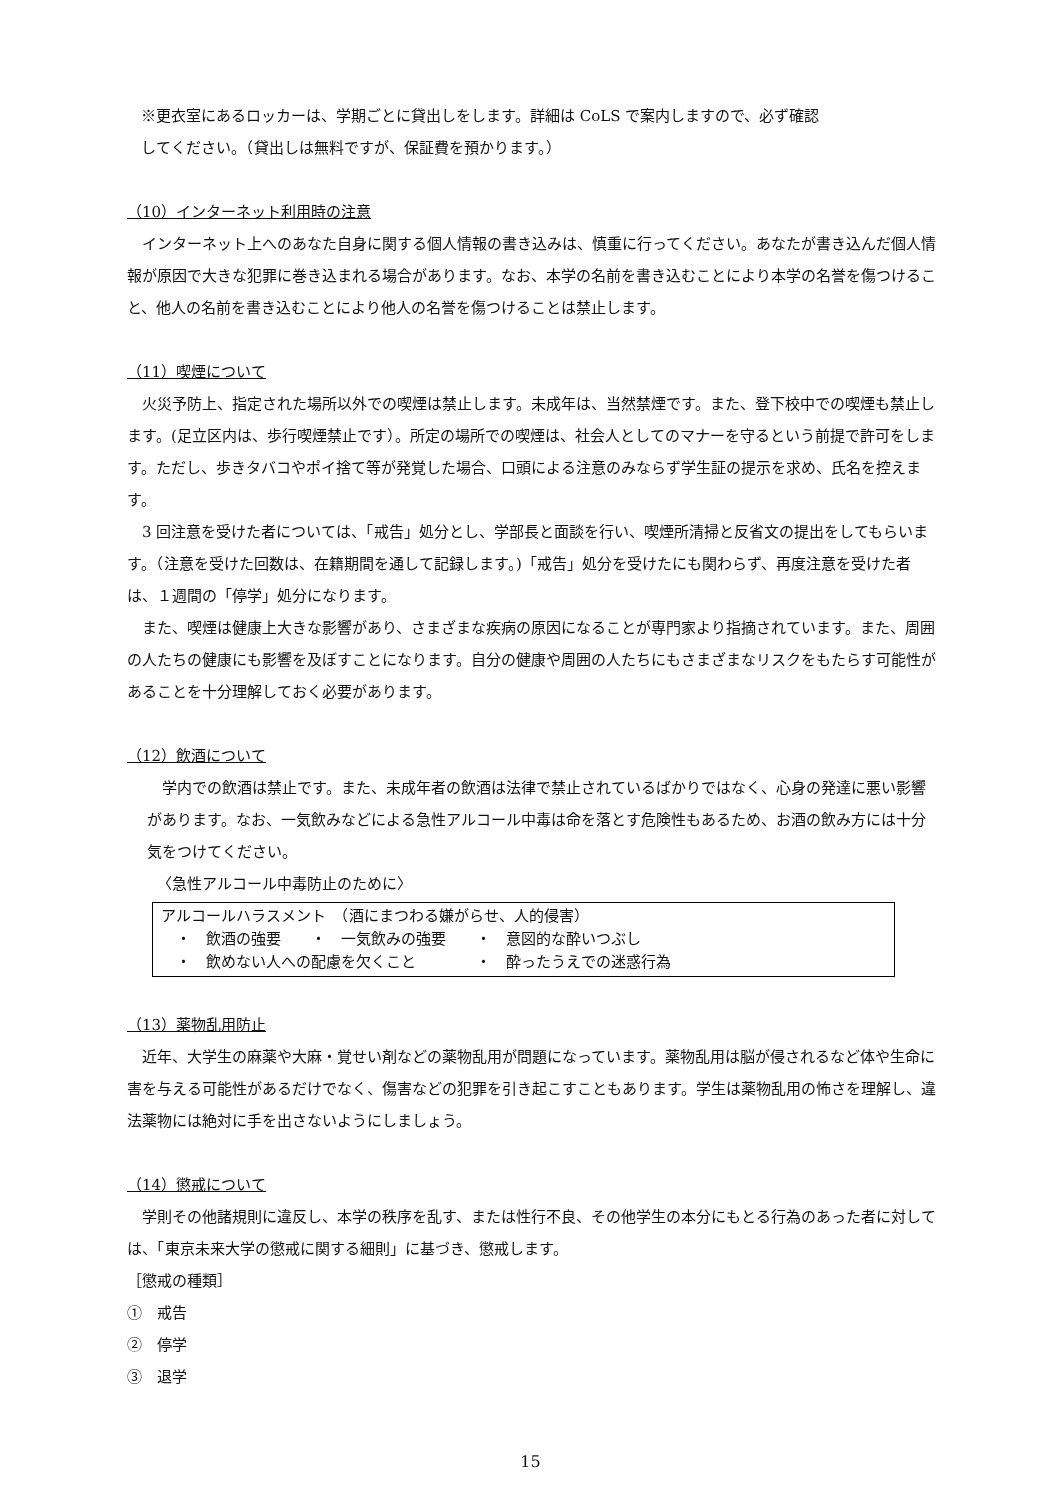※更衣室にあるロッカーは、学期ごとに貸出しをします。詳細は CoLS で案内しますので、必ず確認
してください。（貸出しは無料ですが、保証費を預かります。）
（10）インターネット利用時の注意
　インターネット上へのあなた自身に関する個人情報の書き込みは、慎重に行ってください。あなたが書き込んだ個人情報が原因で大きな犯罪に巻き込まれる場合があります。なお、本学の名前を書き込むことにより本学の名誉を傷つけること、他人の名前を書き込むことにより他人の名誉を傷つけることは禁止します。
（11）喫煙について
　火災予防上、指定された場所以外での喫煙は禁止します。未成年は、当然禁煙です。また、登下校中での喫煙も禁止します。(足立区内は、歩行喫煙禁止です）。所定の場所での喫煙は、社会人としてのマナーを守るという前提で許可をします。ただし、歩きタバコやポイ捨て等が発覚した場合、口頭による注意のみならず学生証の提示を求め、氏名を控えます。
　3 回注意を受けた者については、「戒告」処分とし、学部長と面談を行い、喫煙所清掃と反省文の提出をしてもらいます。（注意を受けた回数は、在籍期間を通して記録します。)「戒告」処分を受けたにも関わらず、再度注意を受けた者は、１週間の「停学」処分になります。
　また、喫煙は健康上大きな影響があり、さまざまな疾病の原因になることが専門家より指摘されています。また、周囲の人たちの健康にも影響を及ぼすことになります。自分の健康や周囲の人たちにもさまざまなリスクをもたらす可能性があることを十分理解しておく必要があります。
（12）飲酒について
　学内での飲酒は禁止です。また、未成年者の飲酒は法律で禁止されているばかりではなく、心身の発達に悪い影響があります。なお、一気飲みなどによる急性アルコール中毒は命を落とす危険性もあるため、お酒の飲み方には十分気をつけてください。
〈急性アルコール中毒防止のために〉
アルコールハラスメント　（酒にまつわる嫌がらせ、人的侵害）
　・　飲酒の強要　　・　一気飲みの強要　　・　意図的な酔いつぶし
　・　飲めない人への配慮を欠くこと　　　　・　酔ったうえでの迷惑行為
（13）薬物乱用防止
　近年、大学生の麻薬や大麻・覚せい剤などの薬物乱用が問題になっています。薬物乱用は脳が侵されるなど体や生命に害を与える可能性があるだけでなく、傷害などの犯罪を引き起こすこともあります。学生は薬物乱用の怖さを理解し、違法薬物には絶対に手を出さないようにしましょう。
（14）懲戒について
　学則その他諸規則に違反し、本学の秩序を乱す、または性行不良、その他学生の本分にもとる行為のあった者に対しては、「東京未来大学の懲戒に関する細則」に基づき、懲戒します。
［懲戒の種類］
①　戒告
②　停学
③　退学
15